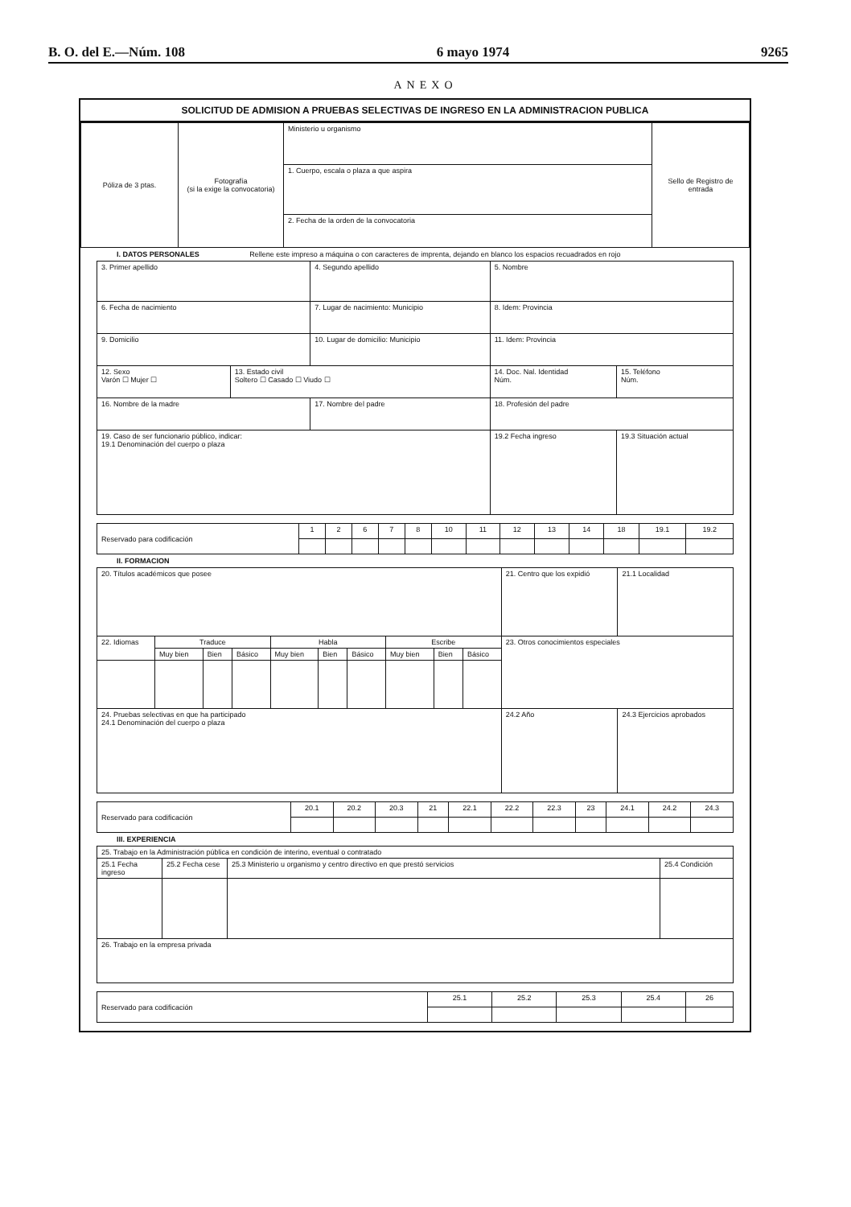B. O. del E.—Núm. 108 6 mayo 1974 9265
ANEXO
SOLICITUD DE ADMISION A PRUEBAS SELECTIVAS DE INGRESO EN LA ADMINISTRACION PUBLICA
| Póliza de 3 ptas. | Fotografía (si la exige la convocatoria) | Ministerio u organismo | Sello de Registro de entrada |
| | | 1. Cuerpo, escala o plaza a que aspira | |
| | | 2. Fecha de la orden de la convocatoria | |
I. DATOS PERSONALES Rellene este impreso a máquina o con caracteres de imprenta, dejando en blanco los espacios recuadrados en rojo
| 3. Primer apellido | | 4. Segundo apellido | | 5. Nombre | |
| 6. Fecha de nacimiento | | 7. Lugar de nacimiento: Municipio | | 8. Idem: Provincia | |
| 9. Domicilio | | 10. Lugar de domicilio: Municipio | | 11. Idem: Provincia | |
| 12. Sexo Varón ☐ Mujer ☐ | 13. Estado civil Soltero ☐ Casado ☐ Viudo ☐ | | 14. Doc. Nal. Identidad Núm. | | 15. Teléfono Núm. |
| 16. Nombre de la madre | | 17. Nombre del padre | | 18. Profesión del padre | |
| 19. Caso de ser funcionario público, indicar: 19.1 Denominación del cuerpo o plaza | | | | 19.2 Fecha ingreso | 19.3 Situación actual |
| Reservado para codificación | 1 | 2 | 6 | 7 | 8 | 10 | 11 | 12 | 13 | 14 | 18 | 19.1 | 19.2 |
II. FORMACION
| 20. Títulos académicos que posee | | | | | | | | | | 21. Centro que los expidió | 21.1 Localidad |
| 22. Idiomas | Traduce | | | Habla | | | Escribe | | | 23. Otros conocimientos especiales | |
| | Muy bien | Bien | Básico | Muy bien | Bien | Básico | Muy bien | Bien | Básico | | |
| 24. Pruebas selectivas en que ha participado 24.1 Denominación del cuerpo o plaza | | | | | | | | | | 24.2 Año | 24.3 Ejercicios aprobados |
| Reservado para codificación | 20.1 | 20.2 | 20.3 | 21 | 22.1 | 22.2 | 22.3 | 23 | 24.1 | 24.2 | 24.3 |
III. EXPERIENCIA
| 25. Trabajo en la Administración pública en condición de interino, eventual o contratado | | | |
| 25.1 Fecha ingreso | 25.2 Fecha cese | 25.3 Ministerio u organismo y centro directivo en que prestó servicios | 25.4 Condición |
| 26. Trabajo en la empresa privada | | | |
| Reservado para codificación | 25.1 | 25.2 | 25.3 | 25.4 | 26 |